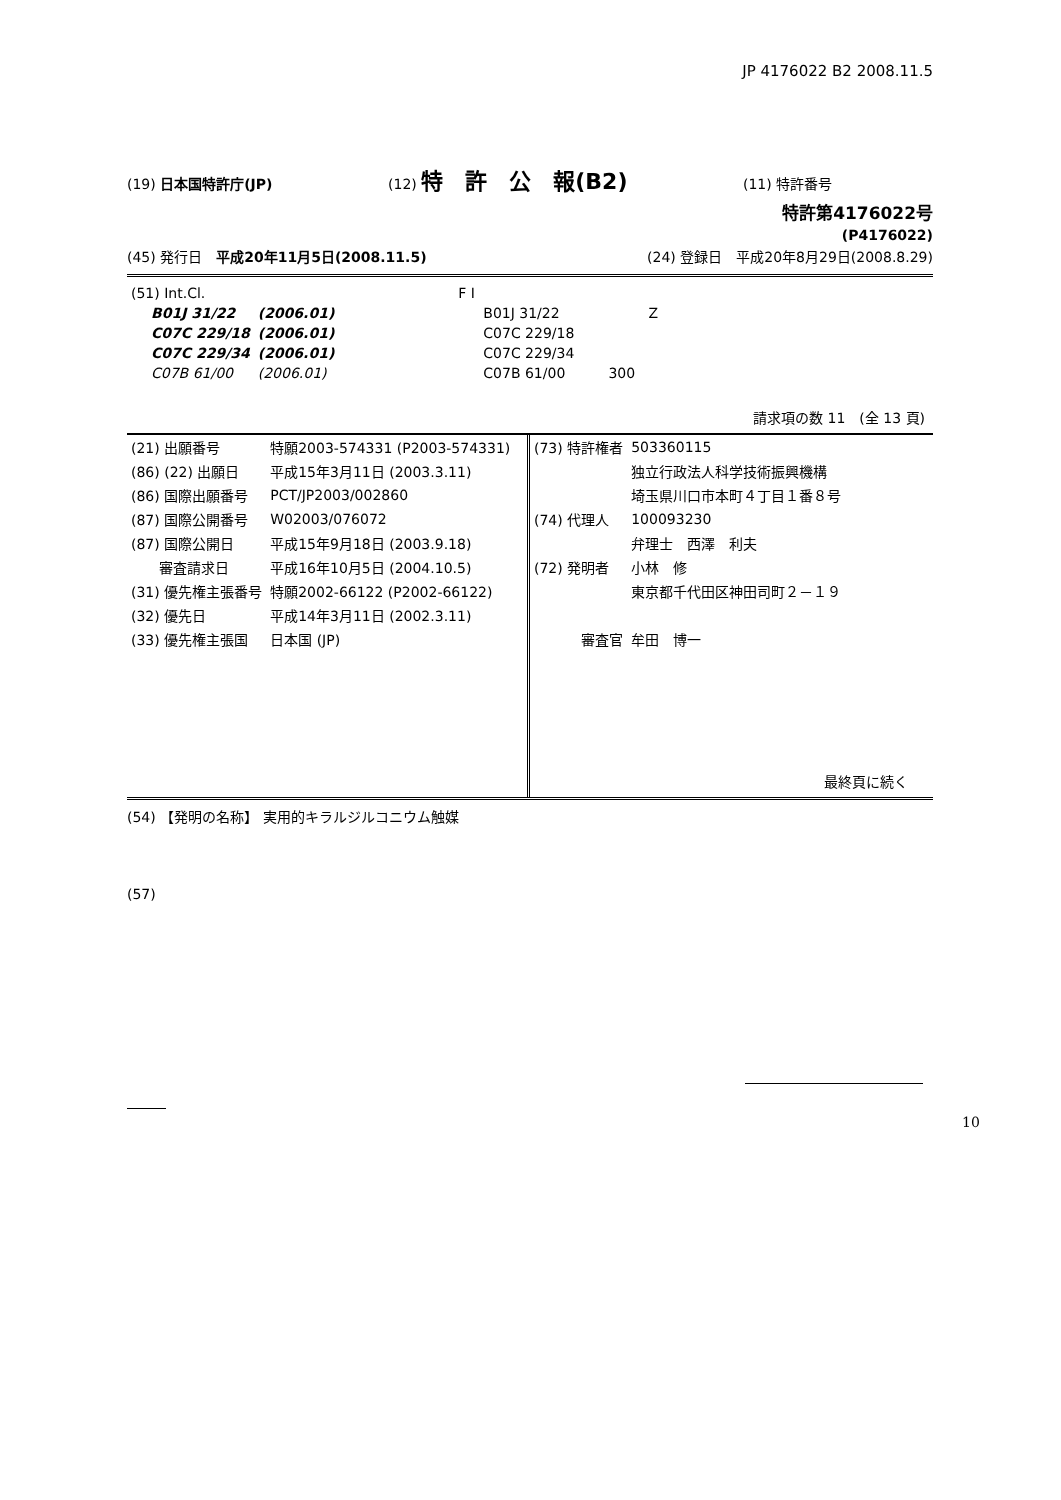JP 4176022 B2 2008.11.5
(19) 日本国特許庁(JP) (12) 特　許　公　報(B2) (11) 特許番号
特許第4176022号
(P4176022)
(45) 発行日　平成20年11月5日(2008.11.5) (24) 登録日　平成20年8月29日(2008.8.29)
| (51) Int.Cl. | | F I | | |
| B01J 31/22 | (2006.01) | B01J 31/22 | Z | |
| C07C 229/18 | (2006.01) | C07C 229/18 | | |
| C07C 229/34 | (2006.01) | C07C 229/34 | | |
| C07B 61/00 | (2006.01) | C07B 61/00 | 300 | |
請求項の数 11　(全 13 頁)
| (21) 出願番号 | 特願2003-574331 (P2003-574331) |
| (86) (22) 出願日 | 平成15年3月11日 (2003.3.11) |
| (86) 国際出願番号 | PCT/JP2003/002860 |
| (87) 国際公開番号 | W02003/076072 |
| (87) 国際公開日 | 平成15年9月18日 (2003.9.18) |
| 審査請求日 | 平成16年10月5日 (2004.10.5) |
| (31) 優先権主張番号 | 特願2002-66122 (P2002-66122) |
| (32) 優先日 | 平成14年3月11日 (2002.3.11) |
| (33) 優先権主張国 | 日本国 (JP) |
| (73) 特許権者 | 503360115 |
| | 独立行政法人科学技術振興機構 |
| | 埼玉県川口市本町４丁目１番８号 |
| (74) 代理人 | 100093230 |
| | 弁理士 西澤 利夫 |
| (72) 発明者 | 小林 修 |
| | 東京都千代田区神田司町２－１９ |
| 審査官 | 牟田 博一 |
最終頁に続く
(54) 【発明の名称】 実用的キラルジルコニウム触媒
(57)
10